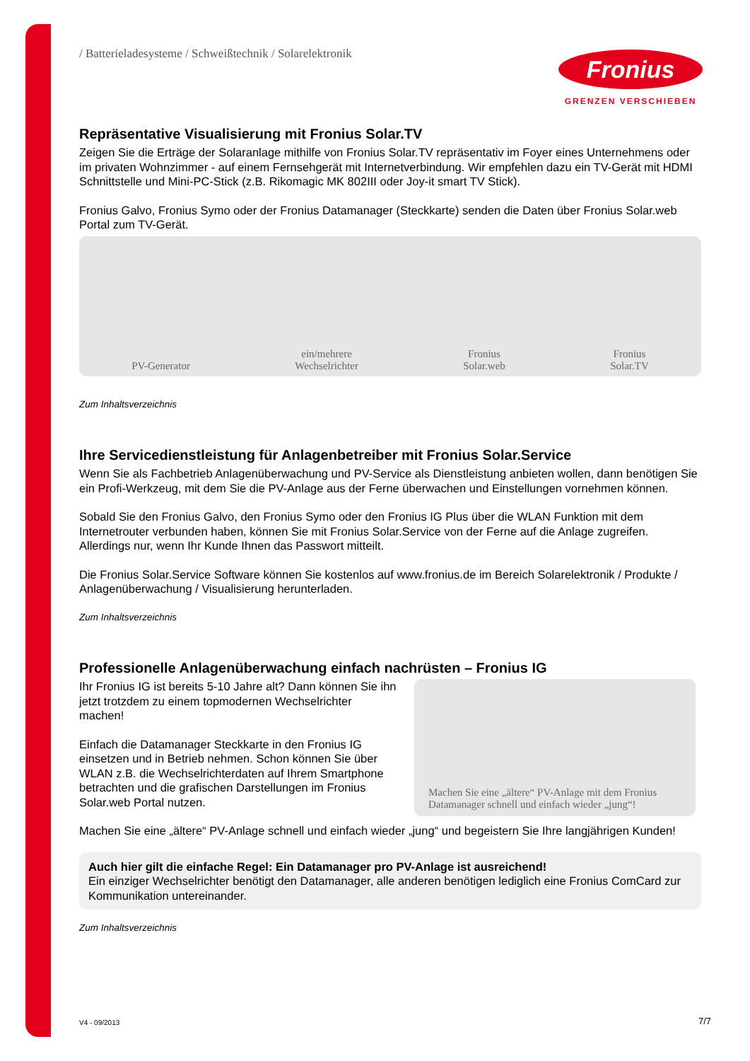/ Batterieladesysteme / Schweißtechnik / Solarelektronik
Fronius
GRENZEN VERSCHIEBEN
Repräsentative Visualisierung mit Fronius Solar.TV
Zeigen Sie die Erträge der Solaranlage mithilfe von Fronius Solar.TV repräsentativ im Foyer eines Unternehmens oder im privaten Wohnzimmer - auf einem Fernsehgerät mit Internetverbindung. Wir empfehlen dazu ein TV-Gerät mit HDMI Schnittstelle und Mini-PC-Stick (z.B. Rikomagic MK 802III oder Joy-it smart TV Stick).
Fronius Galvo, Fronius Symo oder der Fronius Datamanager (Steckkarte) senden die Daten über Fronius Solar.web Portal zum TV-Gerät.
PV-Generator
ein/mehrere
Wechselrichter
Fronius
Solar.web
Fronius
Solar.TV
Zum Inhaltsverzeichnis
Ihre Servicedienstleistung für Anlagenbetreiber mit Fronius Solar.Service
Wenn Sie als Fachbetrieb Anlagenüberwachung und PV-Service als Dienstleistung anbieten wollen, dann benötigen Sie ein Profi-Werkzeug, mit dem Sie die PV-Anlage aus der Ferne überwachen und Einstellungen vornehmen können.
Sobald Sie den Fronius Galvo, den Fronius Symo oder den Fronius IG Plus über die WLAN Funktion mit dem Internetrouter verbunden haben, können Sie mit Fronius Solar.Service von der Ferne auf die Anlage zugreifen. Allerdings nur, wenn Ihr Kunde Ihnen das Passwort mitteilt.
Die Fronius Solar.Service Software können Sie kostenlos auf www.fronius.de im Bereich Solarelektronik / Produkte / Anlagenüberwachung / Visualisierung herunterladen.
Zum Inhaltsverzeichnis
Professionelle Anlagenüberwachung einfach nachrüsten – Fronius IG
Ihr Fronius IG ist bereits 5-10 Jahre alt? Dann können Sie ihn jetzt trotzdem zu einem topmodernen Wechselrichter machen!
Einfach die Datamanager Steckkarte in den Fronius IG einsetzen und in Betrieb nehmen. Schon können Sie über WLAN z.B. die Wechselrichterdaten auf Ihrem Smartphone betrachten und die grafischen Darstellungen im Fronius Solar.web Portal nutzen.
Machen Sie eine „ältere“ PV-Anlage mit dem Fronius Datamanager schnell und einfach wieder „jung“!
Machen Sie eine „ältere“ PV-Anlage schnell und einfach wieder „jung“ und begeistern Sie Ihre langjährigen Kunden!
Auch hier gilt die einfache Regel: Ein Datamanager pro PV-Anlage ist ausreichend!
Ein einziger Wechselrichter benötigt den Datamanager, alle anderen benötigen lediglich eine Fronius ComCard zur Kommunikation untereinander.
Zum Inhaltsverzeichnis
V4 - 09/2013 7/7